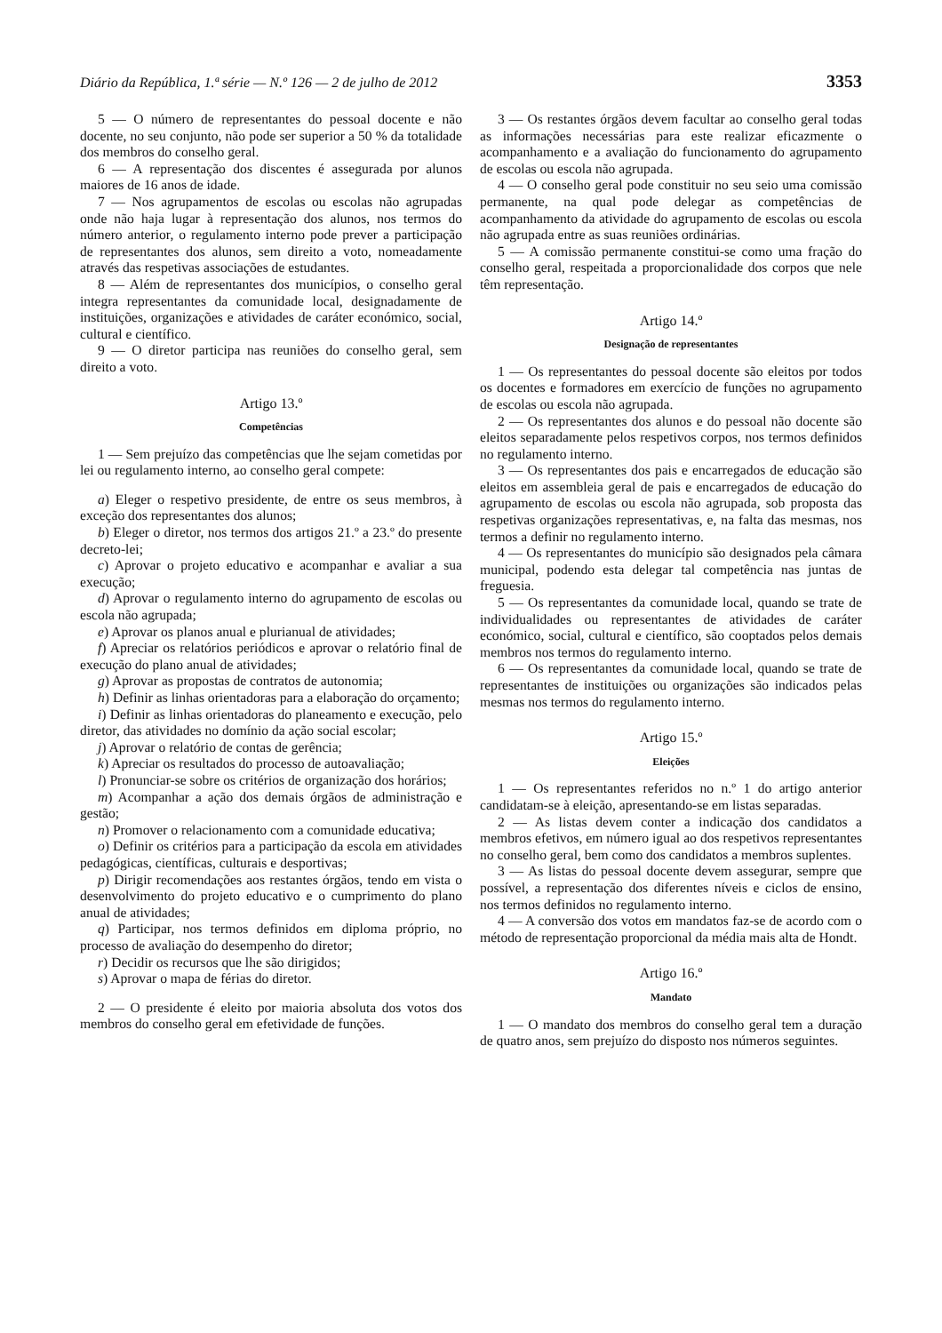Diário da República, 1.ª série — N.º 126 — 2 de julho de 2012 3353
5 — O número de representantes do pessoal docente e não docente, no seu conjunto, não pode ser superior a 50 % da totalidade dos membros do conselho geral.
6 — A representação dos discentes é assegurada por alunos maiores de 16 anos de idade.
7 — Nos agrupamentos de escolas ou escolas não agrupadas onde não haja lugar à representação dos alunos, nos termos do número anterior, o regulamento interno pode prever a participação de representantes dos alunos, sem direito a voto, nomeadamente através das respetivas associações de estudantes.
8 — Além de representantes dos municípios, o conselho geral integra representantes da comunidade local, designadamente de instituições, organizações e atividades de caráter económico, social, cultural e científico.
9 — O diretor participa nas reuniões do conselho geral, sem direito a voto.
Artigo 13.º
Competências
1 — Sem prejuízo das competências que lhe sejam cometidas por lei ou regulamento interno, ao conselho geral compete:
a) Eleger o respetivo presidente, de entre os seus membros, à exceção dos representantes dos alunos;
b) Eleger o diretor, nos termos dos artigos 21.º a 23.º do presente decreto-lei;
c) Aprovar o projeto educativo e acompanhar e avaliar a sua execução;
d) Aprovar o regulamento interno do agrupamento de escolas ou escola não agrupada;
e) Aprovar os planos anual e plurianual de atividades;
f) Apreciar os relatórios periódicos e aprovar o relatório final de execução do plano anual de atividades;
g) Aprovar as propostas de contratos de autonomia;
h) Definir as linhas orientadoras para a elaboração do orçamento;
i) Definir as linhas orientadoras do planeamento e execução, pelo diretor, das atividades no domínio da ação social escolar;
j) Aprovar o relatório de contas de gerência;
k) Apreciar os resultados do processo de autoavaliação;
l) Pronunciar-se sobre os critérios de organização dos horários;
m) Acompanhar a ação dos demais órgãos de administração e gestão;
n) Promover o relacionamento com a comunidade educativa;
o) Definir os critérios para a participação da escola em atividades pedagógicas, científicas, culturais e desportivas;
p) Dirigir recomendações aos restantes órgãos, tendo em vista o desenvolvimento do projeto educativo e o cumprimento do plano anual de atividades;
q) Participar, nos termos definidos em diploma próprio, no processo de avaliação do desempenho do diretor;
r) Decidir os recursos que lhe são dirigidos;
s) Aprovar o mapa de férias do diretor.
2 — O presidente é eleito por maioria absoluta dos votos dos membros do conselho geral em efetividade de funções.
3 — Os restantes órgãos devem facultar ao conselho geral todas as informações necessárias para este realizar eficazmente o acompanhamento e a avaliação do funcionamento do agrupamento de escolas ou escola não agrupada.
4 — O conselho geral pode constituir no seu seio uma comissão permanente, na qual pode delegar as competências de acompanhamento da atividade do agrupamento de escolas ou escola não agrupada entre as suas reuniões ordinárias.
5 — A comissão permanente constitui-se como uma fração do conselho geral, respeitada a proporcionalidade dos corpos que nele têm representação.
Artigo 14.º
Designação de representantes
1 — Os representantes do pessoal docente são eleitos por todos os docentes e formadores em exercício de funções no agrupamento de escolas ou escola não agrupada.
2 — Os representantes dos alunos e do pessoal não docente são eleitos separadamente pelos respetivos corpos, nos termos definidos no regulamento interno.
3 — Os representantes dos pais e encarregados de educação são eleitos em assembleia geral de pais e encarregados de educação do agrupamento de escolas ou escola não agrupada, sob proposta das respetivas organizações representativas, e, na falta das mesmas, nos termos a definir no regulamento interno.
4 — Os representantes do município são designados pela câmara municipal, podendo esta delegar tal competência nas juntas de freguesia.
5 — Os representantes da comunidade local, quando se trate de individualidades ou representantes de atividades de caráter económico, social, cultural e científico, são cooptados pelos demais membros nos termos do regulamento interno.
6 — Os representantes da comunidade local, quando se trate de representantes de instituições ou organizações são indicados pelas mesmas nos termos do regulamento interno.
Artigo 15.º
Eleições
1 — Os representantes referidos no n.º 1 do artigo anterior candidatam-se à eleição, apresentando-se em listas separadas.
2 — As listas devem conter a indicação dos candidatos a membros efetivos, em número igual ao dos respetivos representantes no conselho geral, bem como dos candidatos a membros suplentes.
3 — As listas do pessoal docente devem assegurar, sempre que possível, a representação dos diferentes níveis e ciclos de ensino, nos termos definidos no regulamento interno.
4 — A conversão dos votos em mandatos faz-se de acordo com o método de representação proporcional da média mais alta de Hondt.
Artigo 16.º
Mandato
1 — O mandato dos membros do conselho geral tem a duração de quatro anos, sem prejuízo do disposto nos números seguintes.